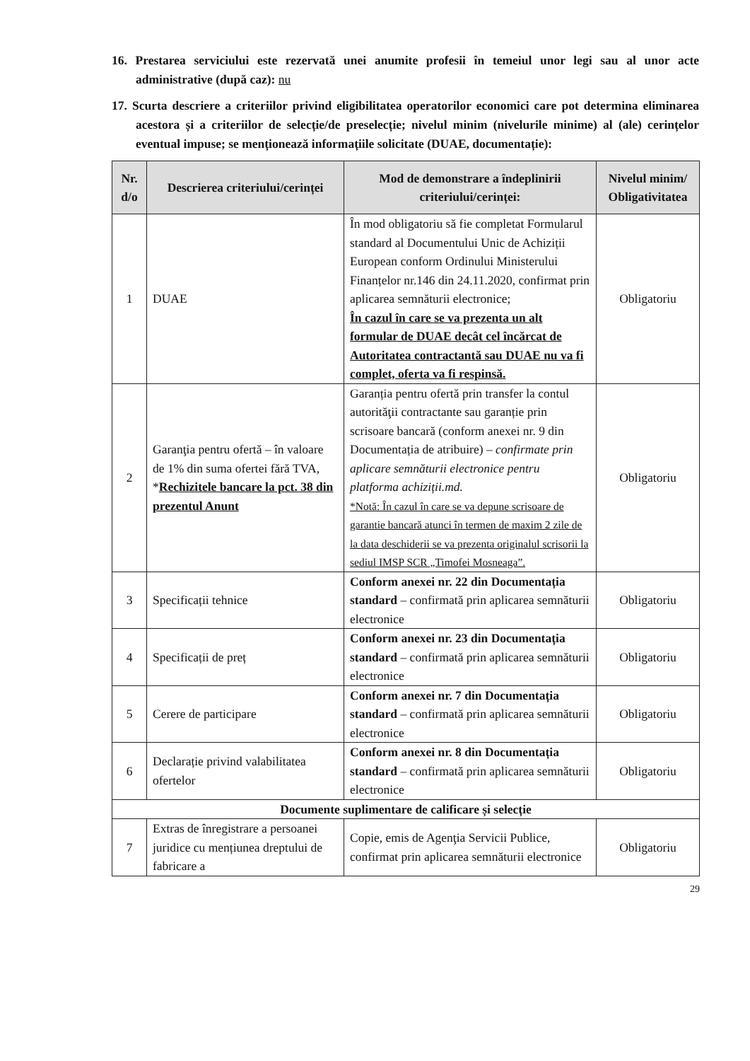16. Prestarea serviciului este rezervată unei anumite profesii în temeiul unor legi sau al unor acte administrative (după caz): nu
17. Scurta descriere a criteriilor privind eligibilitatea operatorilor economici care pot determina eliminarea acestora și a criteriilor de selecție/de preselecție; nivelul minim (nivelurile minime) al (ale) cerințelor eventual impuse; se menționează informațiile solicitate (DUAE, documentație):
| Nr. d/o | Descrierea criteriului/cerinței | Mod de demonstrare a îndeplinirii criteriului/cerinței: | Nivelul minim/ Obligativitatea |
| --- | --- | --- | --- |
| 1 | DUAE | În mod obligatoriu să fie completat Formularul standard al Documentului Unic de Achiziții European conform Ordinului Ministerului Finanțelor nr.146 din 24.11.2020, confirmat prin aplicarea semnăturii electronice; În cazul în care se va prezenta un alt formular de DUAE decât cel încărcat de Autoritatea contractantă sau DUAE nu va fi complet, oferta va fi respinsă. | Obligatoriu |
| 2 | Garanţia pentru ofertă – în valoare de 1% din suma ofertei fără TVA, * Rechizitele bancare la pct. 38 din prezentul Anunt | Garanția pentru ofertă prin transfer la contul autorităţii contractante sau garanție prin scrisoare bancară (conform anexei nr. 9 din Documentația de atribuire) – confirmate prin aplicare semnăturii electronice pentru platforma achiziții.md. *Notă: În cazul în care se va depune scrisoare de garantie bancară atunci în termen de maxim 2 zile de la data deschiderii se va prezenta originalul scrisorii la sediul IMSP SCR „Timofei Mosneaga”. | Obligatoriu |
| 3 | Specificații tehnice | Conform anexei nr. 22 din Documentația standard – confirmată prin aplicarea semnăturii electronice | Obligatoriu |
| 4 | Specificații de preț | Conform anexei nr. 23 din Documentația standard – confirmată prin aplicarea semnăturii electronice | Obligatoriu |
| 5 | Cerere de participare | Conform anexei nr. 7 din Documentația standard – confirmată prin aplicarea semnăturii electronice | Obligatoriu |
| 6 | Declarație privind valabilitatea ofertelor | Conform anexei nr. 8 din Documentația standard – confirmată prin aplicarea semnăturii electronice | Obligatoriu |
| Documente suplimentare de calificare și selecție | | | |
| 7 | Extras de înregistrare a persoanei juridice cu mențiunea dreptului de fabricare a | Copie, emis de Agenţia Servicii Publice, confirmat prin aplicarea semnăturii electronice | Obligatoriu |
29